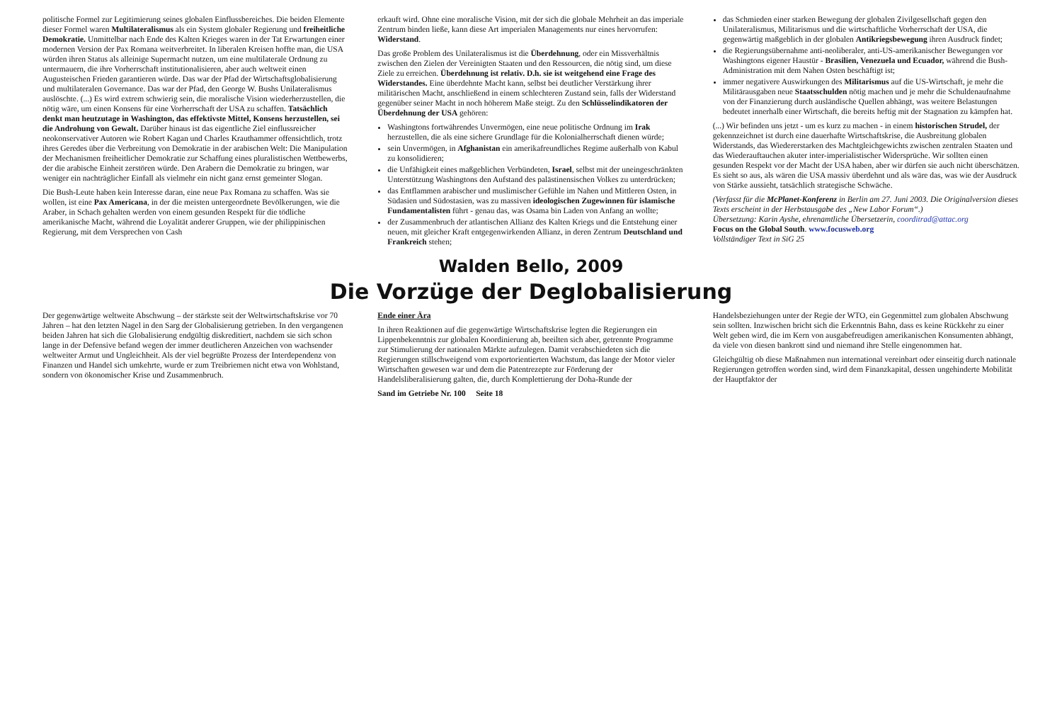politische Formel zur Legitimierung seines globalen Einflussbereiches. Die beiden Elemente dieser Formel waren Multilateralismus als ein System globaler Regierung und freiheitliche Demokratie. Unmittelbar nach Ende des Kalten Krieges waren in der Tat Erwartungen einer modernen Version der Pax Romana weitverbreitet. In liberalen Kreisen hoffte man, die USA würden ihren Status als alleinige Supermacht nutzen, um eine multilaterale Ordnung zu untermauern, die ihre Vorherrschaft institutionalisieren, aber auch weltweit einen Augusteischen Frieden garantieren würde. Das war der Pfad der Wirtschaftsglobalisierung und multilateralen Governance. Das war der Pfad, den George W. Bushs Unilateralismus auslöschte. (...) Es wird extrem schwierig sein, die moralische Vision wiederherzustellen, die nötig wäre, um einen Konsens für eine Vorherrschaft der USA zu schaffen. Tatsächlich denkt man heutzutage in Washington, das effektivste Mittel, Konsens herzustellen, sei die Androhung von Gewalt. Darüber hinaus ist das eigentliche Ziel einflussreicher neokonservativer Autoren wie Robert Kagan und Charles Krauthammer offensichtlich, trotz ihres Geredes über die Verbreitung von Demokratie in der arabischen Welt: Die Manipulation der Mechanismen freiheitlicher Demokratie zur Schaffung eines pluralistischen Wettbewerbs, der die arabische Einheit zerstören würde. Den Arabern die Demokratie zu bringen, war weniger ein nachträglicher Einfall als vielmehr ein nicht ganz ernst gemeinter Slogan.
Die Bush-Leute haben kein Interesse daran, eine neue Pax Romana zu schaffen. Was sie wollen, ist eine Pax Americana, in der die meisten untergeordnete Bevölkerungen, wie die Araber, in Schach gehalten werden von einem gesunden Respekt für die tödliche amerikanische Macht, während die Loyalität anderer Gruppen, wie der philippinischen Regierung, mit dem Versprechen von Cash
erkauft wird. Ohne eine moralische Vision, mit der sich die globale Mehrheit an das imperiale Zentrum binden ließe, kann diese Art imperialen Managements nur eines hervorrufen: Widerstand.
Das große Problem des Unilateralismus ist die Überdehnung, oder ein Missverhältnis zwischen den Zielen der Vereinigten Staaten und den Ressourcen, die nötig sind, um diese Ziele zu erreichen. Überdehnung ist relativ. D.h. sie ist weitgehend eine Frage des Widerstandes. Eine überdehnte Macht kann, selbst bei deutlicher Verstärkung ihrer militärischen Macht, anschließend in einem schlechteren Zustand sein, falls der Widerstand gegenüber seiner Macht in noch höherem Maße steigt. Zu den Schlüsselindikatoren der Überdehnung der USA gehören:
Washingtons fortwährendes Unvermögen, eine neue politische Ordnung im Irak herzustellen, die als eine sichere Grundlage für die Kolonialherrschaft dienen würde;
sein Unvermögen, in Afghanistan ein amerikafreundliches Regime außerhalb von Kabul zu konsolidieren;
die Unfähigkeit eines maßgeblichen Verbündeten, Israel, selbst mit der uneingeschränkten Unterstützung Washingtons den Aufstand des palästinensischen Volkes zu unterdrücken;
das Entflammen arabischer und muslimischer Gefühle im Nahen und Mittleren Osten, in Südasien und Südostasien, was zu massiven ideologischen Zugewinnen für islamische Fundamentalisten führt - genau das, was Osama bin Laden von Anfang an wollte;
der Zusammenbruch der atlantischen Allianz des Kalten Kriegs und die Entstehung einer neuen, mit gleicher Kraft entgegenwirkenden Allianz, in deren Zentrum Deutschland und Frankreich stehen;
das Schmieden einer starken Bewegung der globalen Zivilgesellschaft gegen den Unilateralismus, Militarismus und die wirtschaftliche Vorherrschaft der USA, die gegenwärtig maßgeblich in der globalen Antikriegsbewegung ihren Ausdruck findet;
die Regierungsübernahme anti-neoliberaler, anti-US-amerikanischer Bewegungen vor Washingtons eigener Haustür - Brasilien, Venezuela und Ecuador, während die Bush-Administration mit dem Nahen Osten beschäftigt ist;
immer negativere Auswirkungen des Militarismus auf die US-Wirtschaft, je mehr die Militärausgaben neue Staatsschulden nötig machen und je mehr die Schuldenaufnahme von der Finanzierung durch ausländische Quellen abhängt, was weitere Belastungen bedeutet innerhalb einer Wirtschaft, die bereits heftig mit der Stagnation zu kämpfen hat.
(...) Wir befinden uns jetzt - um es kurz zu machen - in einem historischen Strudel, der gekennzeichnet ist durch eine dauerhafte Wirtschaftskrise, die Ausbreitung globalen Widerstands, das Wiedererstarken des Machtgleichgewichts zwischen zentralen Staaten und das Wiederauftauchen akuter inter-imperialistischer Widersprüche. Wir sollten einen gesunden Respekt vor der Macht der USA haben, aber wir dürfen sie auch nicht überschätzen. Es sieht so aus, als wären die USA massiv überdehnt und als wäre das, was wie der Ausdruck von Stärke aussieht, tatsächlich strategische Schwäche.
(Verfasst für die McPlanet-Konferenz in Berlin am 27. Juni 2003. Die Originalversion dieses Texts erscheint in der Herbstausgabe des „New Labor Forum“.)
Übersetzung: Karin Ayshe, ehrenamtliche Übersetzerin, coorditrad@attac.org
Focus on the Global South. www.focusweb.org
Vollständiger Text in SiG 25
Walden Bello, 2009
Die Vorzüge der Deglobalisierung
Der gegenwärtige weltweite Abschwung – der stärkste seit der Weltwirtschaftskrise vor 70 Jahren – hat den letzten Nagel in den Sarg der Globalisierung getrieben. In den vergangenen beiden Jahren hat sich die Globalisierung endgültig diskreditiert, nachdem sie sich schon lange in der Defensive befand wegen der immer deutlicheren Anzeichen von wachsender weltweiter Armut und Ungleichheit. Als der viel begrüßte Prozess der Interdependenz von Finanzen und Handel sich umkehrte, wurde er zum Treibriemen nicht etwa von Wohlstand, sondern von ökonomischer Krise und Zusammenbruch.
Ende einer Ära
In ihren Reaktionen auf die gegenwärtige Wirtschaftskrise legten die Regierungen ein Lippenbekenntnis zur globalen Koordinierung ab, beeilten sich aber, getrennte Programme zur Stimulierung der nationalen Märkte aufzulegen. Damit verabschiedeten sich die Regierungen stillschweigend vom exportorientierten Wachstum, das lange der Motor vieler Wirtschaften gewesen war und dem die Patentrezepte zur Förderung der Handelsliberalisierung galten, die, durch Komplettierung der Doha-Runde der
Sand im Getriebe Nr. 100 Seite 18
Handelsbeziehungen unter der Regie der WTO, ein Gegenmittel zum globalen Abschwung sein sollten. Inzwischen bricht sich die Erkenntnis Bahn, dass es keine Rückkehr zu einer Welt geben wird, die im Kern von ausgabefreudigen amerikanischen Konsumenten abhängt, da viele von diesen bankrott sind und niemand ihre Stelle eingenommen hat.
Gleichgültig ob diese Maßnahmen nun international vereinbart oder einseitig durch nationale Regierungen getroffen worden sind, wird dem Finanzkapital, dessen ungehinderte Mobilität der Hauptfaktor der